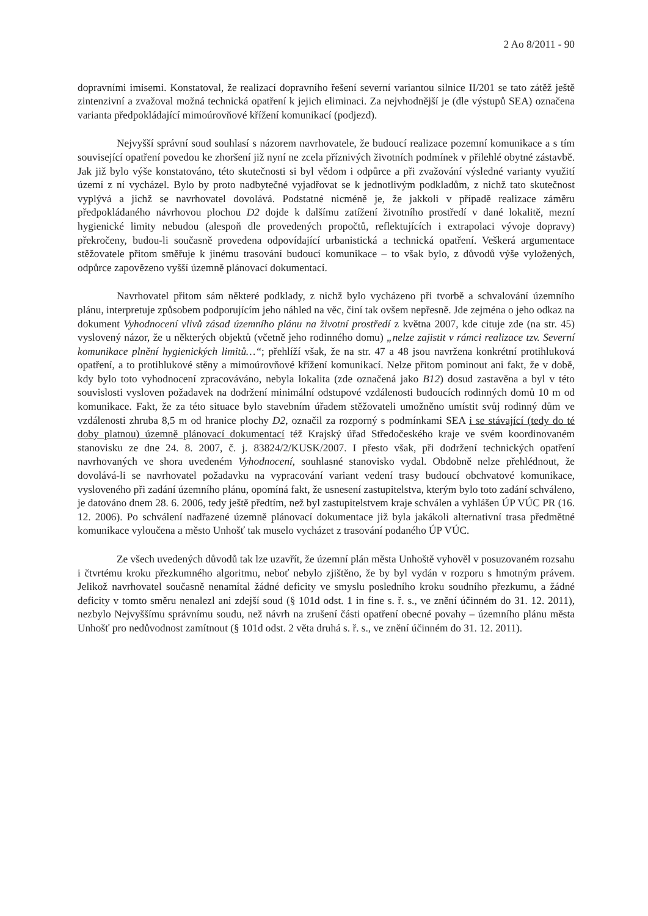2 Ao 8/2011 - 90
dopravními imisemi. Konstatoval, že realizací dopravního řešení severní variantou silnice II/201 se tato zátěž ještě zintenzivní a zvažoval možná technická opatření k jejich eliminaci. Za nejvhodnější je (dle výstupů SEA) označena varianta předpokládající mimoúrovňové křížení komunikací (podjezd).
Nejvyšší správní soud souhlasí s názorem navrhovatele, že budoucí realizace pozemní komunikace a s tím související opatření povedou ke zhoršení již nyní ne zcela příznivých životních podmínek v přilehlé obytné zástavbě. Jak již bylo výše konstatováno, této skutečnosti si byl vědom i odpůrce a při zvažování výsledné varianty využití území z ní vycházel. Bylo by proto nadbytečné vyjadřovat se k jednotlivým podkladům, z nichž tato skutečnost vyplývá a jichž se navrhovatel dovolává. Podstatné nicméně je, že jakkoli v případě realizace záměru předpokládaného návrhovou plochou D2 dojde k dalšímu zatížení životního prostředí v dané lokalitě, mezní hygienické limity nebudou (alespoň dle provedených propočtů, reflektujících i extrapolaci vývoje dopravy) překročeny, budou-li současně provedena odpovídající urbanistická a technická opatření. Veškerá argumentace stěžovatele přitom směřuje k jinému trasování budoucí komunikace – to však bylo, z důvodů výše vyložených, odpůrce zapovězeno vyšší územně plánovací dokumentací.
Navrhovatel přitom sám některé podklady, z nichž bylo vycházeno při tvorbě a schvalování územního plánu, interpretuje způsobem podporujícím jeho náhled na věc, činí tak ovšem nepřesně. Jde zejména o jeho odkaz na dokument Vyhodnocení vlivů zásad územního plánu na životní prostředí z května 2007, kde cituje zde (na str. 45) vyslovený názor, že u některých objektů (včetně jeho rodinného domu) „nelze zajistit v rámci realizace tzv. Severní komunikace plnění hygienických limitů…“; přehlíží však, že na str. 47 a 48 jsou navržena konkrétní protihluková opatření, a to protihlukové stěny a mimoúrovňové křížení komunikací. Nelze přitom pominout ani fakt, že v době, kdy bylo toto vyhodnocení zpracováváno, nebyla lokalita (zde označená jako B12) dosud zastavěna a byl v této souvislosti vysloven požadavek na dodržení minimální odstupové vzdálenosti budoucích rodinných domů 10 m od komunikace. Fakt, že za této situace bylo stavebním úřadem stěžovateli umožněno umístit svůj rodinný dům ve vzdálenosti zhruba 8,5 m od hranice plochy D2, označil za rozporný s podmínkami SEA i se stávající (tedy do té doby platnou) územně plánovací dokumentací též Krajský úřad Středočeského kraje ve svém koordinovaném stanovisku ze dne 24. 8. 2007, č. j. 83824/2/KUSK/2007. I přesto však, při dodržení technických opatření navrhovaných ve shora uvedeném Vyhodnocení, souhlasné stanovisko vydal. Obdobně nelze přehlédnout, že dovolává-li se navrhovatel požadavku na vypracování variant vedení trasy budoucí obchvatové komunikace, vysloveného při zadání územního plánu, opomíná fakt, že usnesení zastupitelstva, kterým bylo toto zadání schváleno, je datováno dnem 28. 6. 2006, tedy ještě předtím, než byl zastupitelstvem kraje schválen a vyhlášen ÚP VÚC PR (16. 12. 2006). Po schválení nadřazené územně plánovací dokumentace již byla jakákoli alternativní trasa předmětné komunikace vyloučena a město Unhošť tak muselo vycházet z trasování podaného ÚP VÚC.
Ze všech uvedených důvodů tak lze uzavřít, že územní plán města Unhoště vyhověl v posuzovaném rozsahu i čtvrtému kroku přezkumného algoritmu, neboť nebylo zjištěno, že by byl vydán v rozporu s hmotným právem. Jelikož navrhovatel současně nenamítal žádné deficity ve smyslu posledního kroku soudního přezkumu, a žádné deficity v tomto směru nenalezl ani zdejší soud (§ 101d odst. 1 in fine s. ř. s., ve znění účinném do 31. 12. 2011), nezbylo Nejvyššímu správnímu soudu, než návrh na zrušení části opatření obecné povahy – územního plánu města Unhošť pro nedůvodnost zamítnout (§ 101d odst. 2 věta druhá s. ř. s., ve znění účinném do 31. 12. 2011).